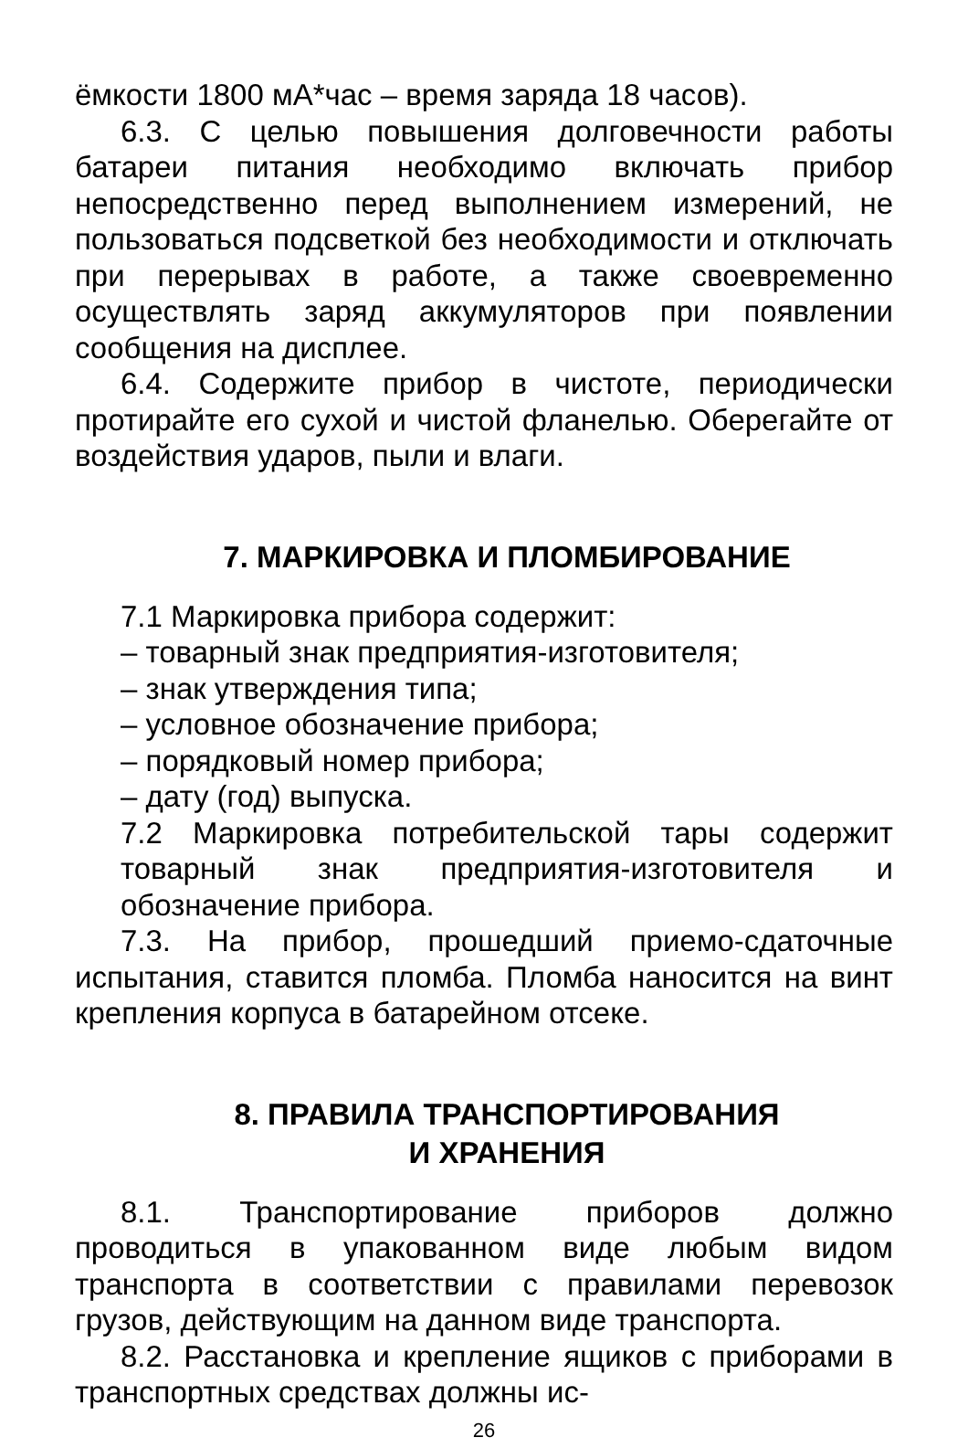ёмкости 1800 мА*час – время заряда 18 часов).
6.3. С целью повышения долговечности работы батареи питания необходимо включать прибор непосредственно перед выполнением измерений, не пользоваться подсветкой без необходимости и отключать при перерывах в работе, а также своевременно осуществлять заряд аккумуляторов при появлении сообщения на дисплее.
6.4. Содержите прибор в чистоте, периодически протирайте его сухой и чистой фланелью. Оберегайте от воздействия ударов, пыли и влаги.
7. МАРКИРОВКА И ПЛОМБИРОВАНИЕ
7.1 Маркировка прибора содержит:
– товарный знак предприятия-изготовителя;
– знак утверждения типа;
– условное обозначение прибора;
– порядковый номер прибора;
– дату (год) выпуска.
7.2 Маркировка потребительской тары содержит товарный знак предприятия-изготовителя и обозначение прибора.
7.3. На прибор, прошедший приемо-сдаточные испытания, ставится пломба. Пломба наносится на винт крепления корпуса в батарейном отсеке.
8. ПРАВИЛА ТРАНСПОРТИРОВАНИЯ
И ХРАНЕНИЯ
8.1. Транспортирование приборов должно проводиться в упакованном виде любым видом транспорта в соответствии с правилами перевозок грузов, действующим на данном виде транспорта.
8.2. Расстановка и крепление ящиков с приборами в транспортных средствах должны ис-
26